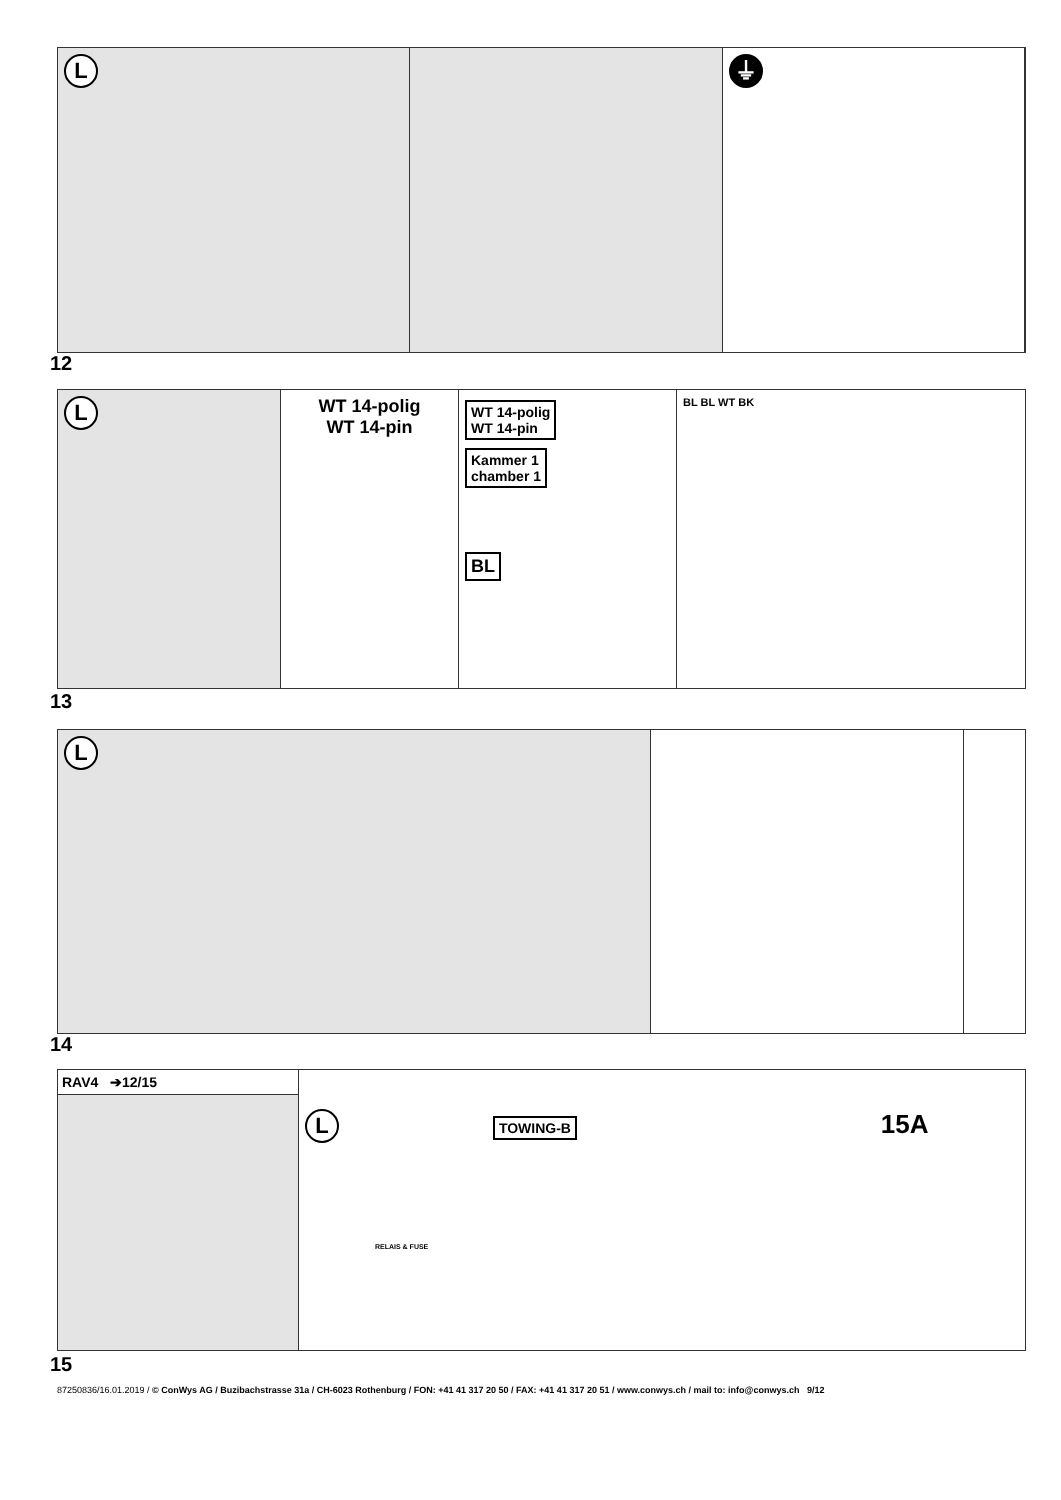L ⏚
12
L
WT 14-polig
WT 14-pin
WT 14-polig
WT 14-pin
Kammer 1
chamber 1
BL
BL BL WT BK
13
L
14
RAV4 ➔12/15
L
TOWING-B
15A
RELAIS & FUSE
15
87250836/16.01.2019 / © ConWys AG / Buzibachstrasse 31a / CH-6023 Rothenburg / FON: +41 41 317 20 50 / FAX: +41 41 317 20 51 / www.conwys.ch / mail to: info@conwys.ch 9/12